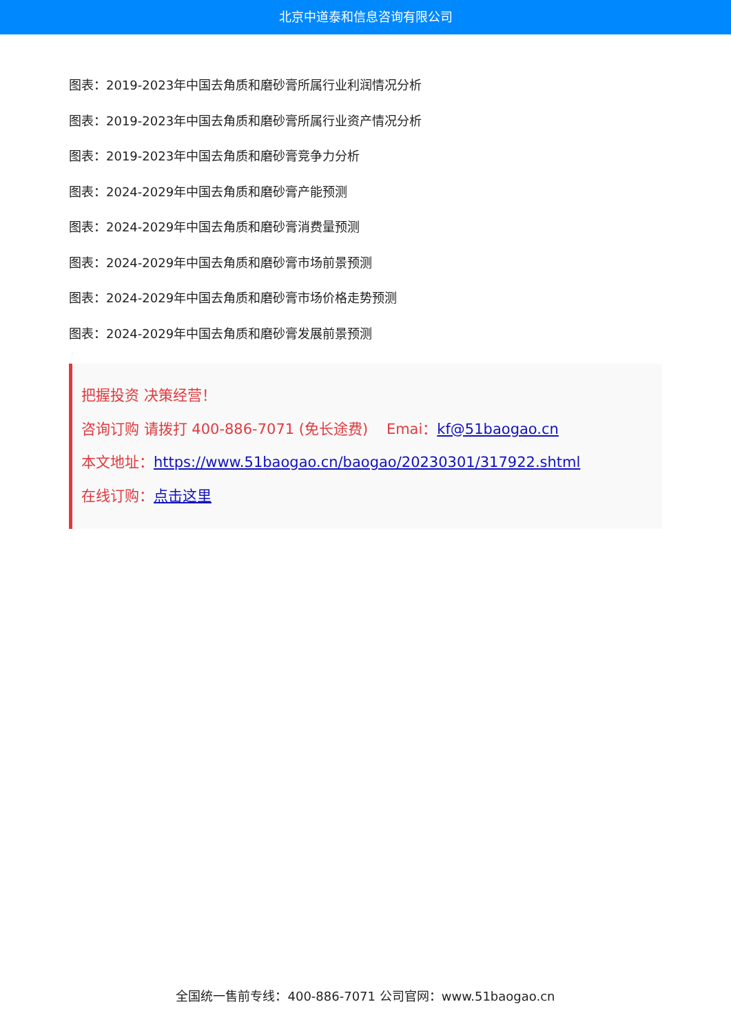北京中道泰和信息咨询有限公司
图表：2019-2023年中国去角质和磨砂膏所属行业利润情况分析
图表：2019-2023年中国去角质和磨砂膏所属行业资产情况分析
图表：2019-2023年中国去角质和磨砂膏竞争力分析
图表：2024-2029年中国去角质和磨砂膏产能预测
图表：2024-2029年中国去角质和磨砂膏消费量预测
图表：2024-2029年中国去角质和磨砂膏市场前景预测
图表：2024-2029年中国去角质和磨砂膏市场价格走势预测
图表：2024-2029年中国去角质和磨砂膏发展前景预测
把握投资 决策经营！
咨询订购 请拨打 400-886-7071 (免长途费) Emai：kf@51baogao.cn
本文地址：https://www.51baogao.cn/baogao/20230301/317922.shtml
在线订购：点击这里
全国统一售前专线：400-886-7071 公司官网：www.51baogao.cn